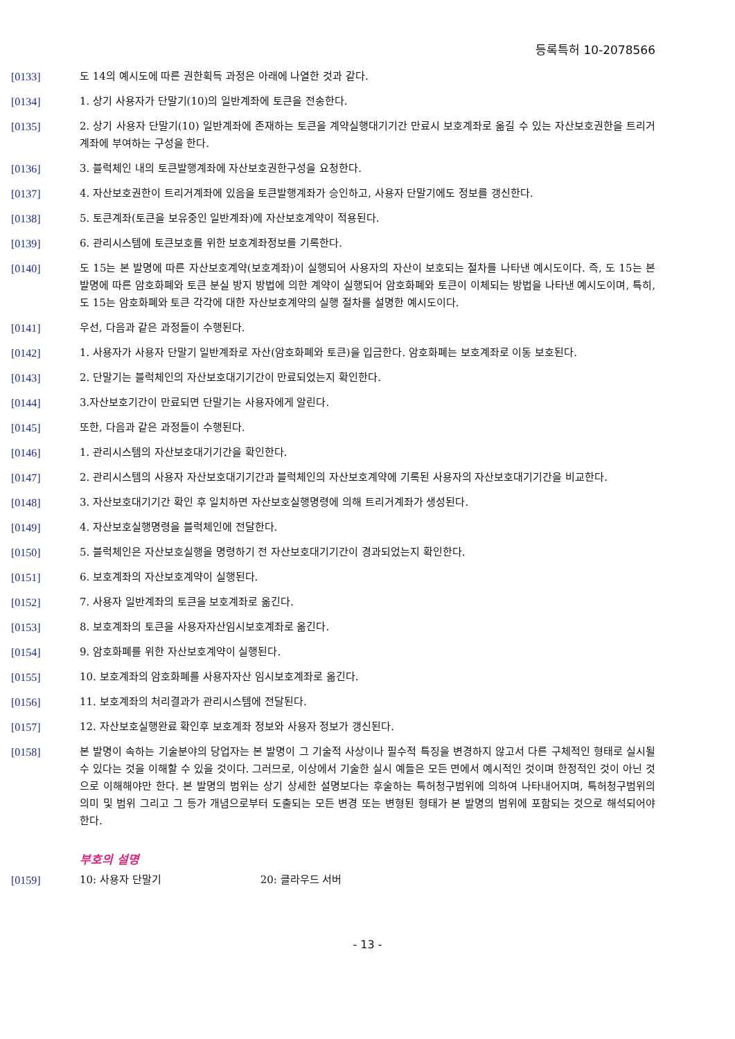등록특허 10-2078566
[0133] 도 14의 예시도에 따른 권한획득 과정은 아래에 나열한 것과 같다.
[0134] 1. 상기 사용자가 단말기(10)의 일반계좌에 토큰을 전송한다.
[0135] 2. 상기 사용자 단말기(10) 일반계좌에 존재하는 토큰을 계약실행대기기간 만료시 보호계좌로 옮길 수 있는 자산보호권한을 트리거계좌에 부여하는 구성을 한다.
[0136] 3. 블럭체인 내의 토큰발행계좌에 자산보호권한구성을 요청한다.
[0137] 4. 자산보호권한이 트리거계좌에 있음을 토큰발행계좌가 승인하고, 사용자 단말기에도 정보를 갱신한다.
[0138] 5. 토큰계좌(토큰을 보유중인 일반계좌)에 자산보호계약이 적용된다.
[0139] 6. 관리시스템에 토큰보호를 위한 보호계좌정보를 기록한다.
[0140] 도 15는 본 발명에 따른 자산보호계약(보호계좌)이 실행되어 사용자의 자산이 보호되는 절차를 나타낸 예시도이다. 즉, 도 15는 본 발명에 따른 암호화폐와 토큰 분실 방지 방법에 의한 계약이 실행되어 암호화폐와 토큰이 이체되는 방법을 나타낸 예시도이며, 특히, 도 15는 암호화폐와 토큰 각각에 대한 자산보호계약의 실행 절차를 설명한 예시도이다.
[0141] 우선, 다음과 같은 과정들이 수행된다.
[0142] 1. 사용자가 사용자 단말기 일반계좌로 자산(암호화폐와 토큰)을 입금한다. 암호화폐는 보호계좌로 이동 보호된다.
[0143] 2. 단말기는 블럭체인의 자산보호대기기간이 만료되었는지 확인한다.
[0144] 3.자산보호기간이 만료되면 단말기는 사용자에게 알린다.
[0145] 또한, 다음과 같은 과정들이 수행된다.
[0146] 1. 관리시스템의 자산보호대기기간을 확인한다.
[0147] 2. 관리시스템의 사용자 자산보호대기기간과 블럭체인의 자산보호계약에 기록된 사용자의 자산보호대기기간을 비교한다.
[0148] 3. 자산보호대기기간 확인 후 일치하면 자산보호실행명령에 의해 트리거계좌가 생성된다.
[0149] 4. 자산보호실행명령을 블럭체인에 전달한다.
[0150] 5. 블럭체인은 자산보호실행을 명령하기 전 자산보호대기기간이 경과되었는지 확인한다.
[0151] 6. 보호계좌의 자산보호계약이 실행된다.
[0152] 7. 사용자 일반계좌의 토큰을 보호계좌로 옮긴다.
[0153] 8. 보호계좌의 토큰을 사용자자산임시보호계좌로 옮긴다.
[0154] 9. 암호화폐를 위한 자산보호계약이 실행된다.
[0155] 10. 보호계좌의 암호화폐를 사용자자산 임시보호계좌로 옮긴다.
[0156] 11. 보호계좌의 처리결과가 관리시스템에 전달된다.
[0157] 12. 자산보호실행완료 확인후 보호계좌 정보와 사용자 정보가 갱신된다.
[0158] 본 발명이 속하는 기술분야의 당업자는 본 발명이 그 기술적 사상이나 필수적 특징을 변경하지 않고서 다른 구체적인 형태로 실시될 수 있다는 것을 이해할 수 있을 것이다. 그러므로, 이상에서 기술한 실시 예들은 모든 면에서 예시적인 것이며 한정적인 것이 아닌 것으로 이해해야만 한다. 본 발명의 범위는 상기 상세한 설명보다는 후술하는 특허청구범위에 의하여 나타내어지며, 특허청구범위의 의미 및 범위 그리고 그 등가 개념으로부터 도출되는 모든 변경 또는 변형된 형태가 본 발명의 범위에 포함되는 것으로 해석되어야 한다.
부호의 설명
[0159] 10: 사용자 단말기 20: 클라우드 서버
- 13 -